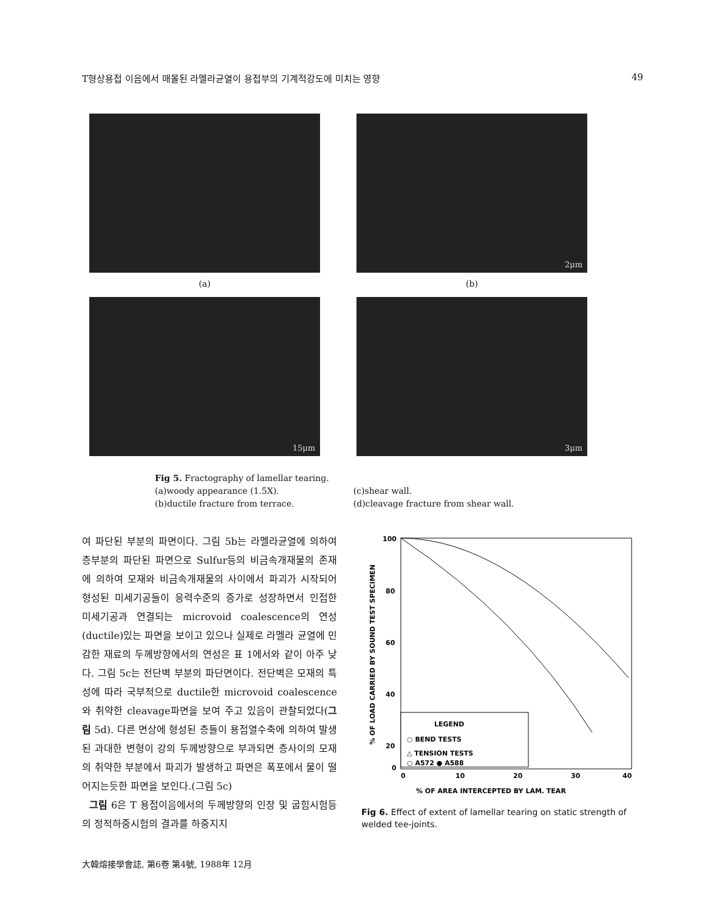T형상용접 이음에서 매몰된 라멜라균열이 용접부의 기계적강도에 미치는 영향 49
(a)
2μm
(b)
15μm
3μm
Fig 5. Fractography of lamellar tearing.
(a)woody appearance (1.5X).
(b)ductile fracture from terrace.
(c)shear wall.
(d)cleavage fracture from shear wall.
여 파단된 부분의 파면이다. 그림 5b는 라멜라균열에 의하여 층부분의 파단된 파면으로 Sulfur등의 비금속개재물의 존재에 의하여 모재와 비금속개재물의 사이에서 파괴가 시작되어 형성된 미세기공들이 응력수준의 증가로 성장하면서 인접한 미세기공과 연결되는 microvoid coalescence의 연성(ductile)있는 파면을 보이고 있으나 실제로 라멜라 균열에 민감한 재료의 두께방향에서의 연성은 표 1에서와 같이 아주 낮다. 그림 5c는 전단벽 부분의 파단면이다. 전단벽은 모재의 특성에 따라 국부적으로 ductile한 microvoid coalescence와 취약한 cleavage파면을 보여 주고 있음이 관찰되었다(그림 5d). 다른 면상에 형성된 층들이 용접열수축에 의하여 발생된 과대한 변형이 강의 두께방향으로 부과되면 층사이의 모재의 취약한 부분에서 파괴가 발생하고 파면은 폭포에서 물이 떨어지는듯한 파면을 보인다.(그림 5c)
그림 6은 T 용접이음에서의 두께방향의 인장 및 굽힘시험등의 정적하중시험의 결과를 하중지지
% OF LOAD CARRIED BY SOUND TEST SPECIMEN
100
80
60
40
20
0
0
10
20
30
40
LEGEND
○ BEND TESTS
△ TENSION TESTS
○ A572 ● A588
% OF AREA INTERCEPTED BY LAM. TEAR
Fig 6. Effect of extent of lamellar tearing on static strength of welded tee-joints.
大韓熔接學會誌, 第6卷 第4號, 1988年 12月